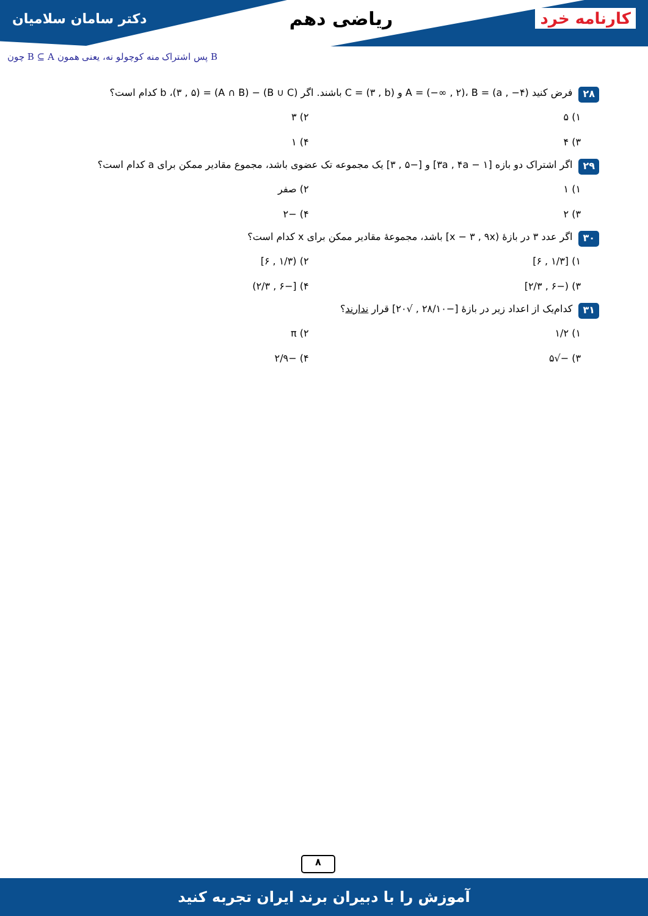دکتر سامان سلامیان ریاضی دهم کارنامه خرد
چون B ⊆ A پس اشتراک منه کوچولو نه، یعنی همون B
۲۸ فرض کنید A = (−∞ , ۲)، B = (a , −۴) و C = (۳ , b) باشند. اگر (B ∪ C) − (A ∩ B) = (۳ , ۵)، b کدام است؟
۱) ۵ ۲) ۳ ۳) ۴ ۴) ۱
۲۹ اگر اشتراک دو بازه [۳a , ۴a − ۱] و [−۵ , ۳] یک مجموعه تک عضوی باشد، مجموع مقادیر ممکن برای a کدام است؟
۱) ۱ ۲) صفر ۳) ۲ ۴) −۲
۳۰ اگر عدد ۳ در بازهٔ (x − ۳ , ۹x] باشد، مجموعهٔ مقادیر ممکن برای x کدام است؟
۱) [۱/۳ , ۶] ۲) (۱/۳ , ۶] ۳) (−۶ , ۲/۳] ۴) [−۶ , ۲/۳)
۳۱ کدام‌یک از اعداد زیر در بازهٔ [−۲۸/۱۰ , √۲۰] قرار ندارند؟
۱) ۱/۲ ۲) π ۳) −√۵ ۴) −۲/۹
۸
آموزش را با دبیران برند ایران تجربه کنید